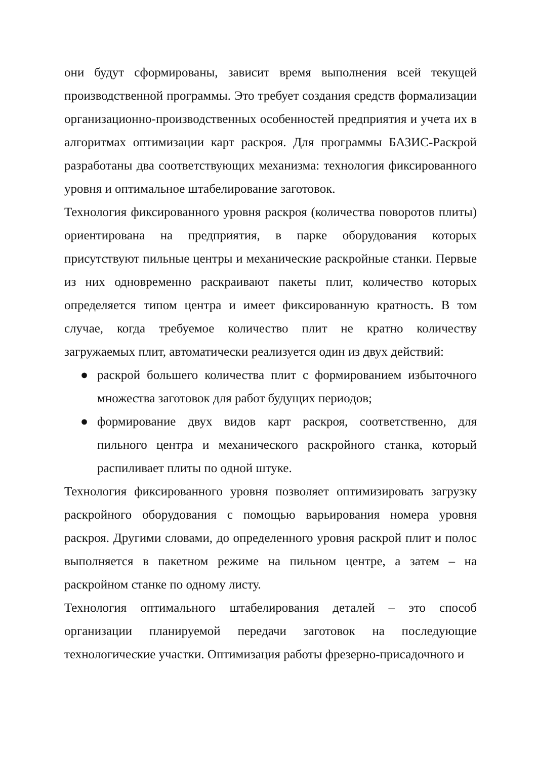они будут сформированы, зависит время выполнения всей текущей производственной программы. Это требует создания средств формализации организационно-производственных особенностей предприятия и учета их в алгоритмах оптимизации карт раскроя. Для программы БАЗИС-Раскрой разработаны два соответствующих механизма: технология фиксированного уровня и оптимальное штабелирование заготовок.
Технология фиксированного уровня раскроя (количества поворотов плиты) ориентирована на предприятия, в парке оборудования которых присутствуют пильные центры и механические раскройные станки. Первые из них одновременно раскраивают пакеты плит, количество которых определяется типом центра и имеет фиксированную кратность. В том случае, когда требуемое количество плит не кратно количеству загружаемых плит, автоматически реализуется один из двух действий:
● раскрой большего количества плит с формированием избыточного множества заготовок для работ будущих периодов;
● формирование двух видов карт раскроя, соответственно, для пильного центра и механического раскройного станка, который распиливает плиты по одной штуке.
Технология фиксированного уровня позволяет оптимизировать загрузку раскройного оборудования с помощью варьирования номера уровня раскроя. Другими словами, до определенного уровня раскрой плит и полос выполняется в пакетном режиме на пильном центре, а затем – на раскройном станке по одному листу.
Технология оптимального штабелирования деталей – это способ организации планируемой передачи заготовок на последующие технологические участки. Оптимизация работы фрезерно-присадочного и